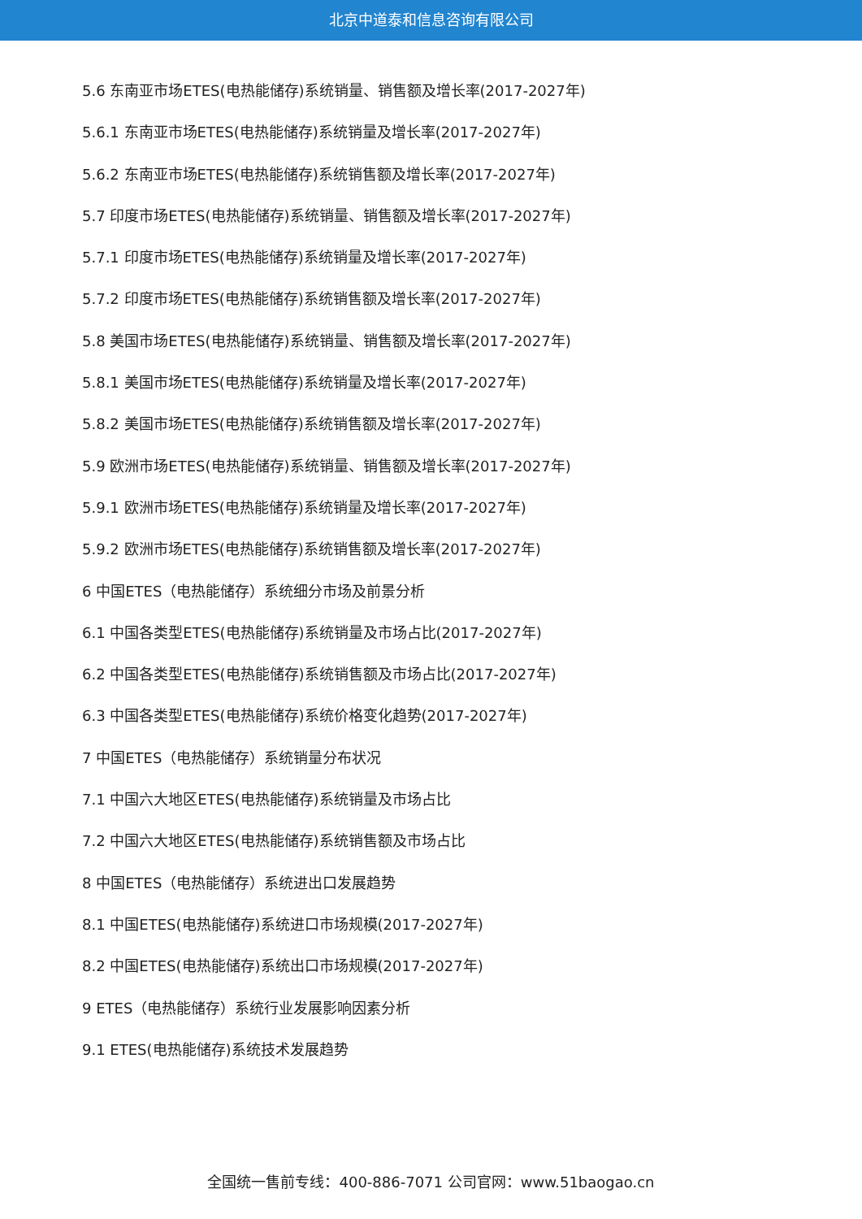北京中道泰和信息咨询有限公司
5.6 东南亚市场ETES(电热能储存)系统销量、销售额及增长率(2017-2027年)
5.6.1 东南亚市场ETES(电热能储存)系统销量及增长率(2017-2027年)
5.6.2 东南亚市场ETES(电热能储存)系统销售额及增长率(2017-2027年)
5.7 印度市场ETES(电热能储存)系统销量、销售额及增长率(2017-2027年)
5.7.1 印度市场ETES(电热能储存)系统销量及增长率(2017-2027年)
5.7.2 印度市场ETES(电热能储存)系统销售额及增长率(2017-2027年)
5.8 美国市场ETES(电热能储存)系统销量、销售额及增长率(2017-2027年)
5.8.1 美国市场ETES(电热能储存)系统销量及增长率(2017-2027年)
5.8.2 美国市场ETES(电热能储存)系统销售额及增长率(2017-2027年)
5.9 欧洲市场ETES(电热能储存)系统销量、销售额及增长率(2017-2027年)
5.9.1 欧洲市场ETES(电热能储存)系统销量及增长率(2017-2027年)
5.9.2 欧洲市场ETES(电热能储存)系统销售额及增长率(2017-2027年)
6 中国ETES（电热能储存）系统细分市场及前景分析
6.1 中国各类型ETES(电热能储存)系统销量及市场占比(2017-2027年)
6.2 中国各类型ETES(电热能储存)系统销售额及市场占比(2017-2027年)
6.3 中国各类型ETES(电热能储存)系统价格变化趋势(2017-2027年)
7 中国ETES（电热能储存）系统销量分布状况
7.1 中国六大地区ETES(电热能储存)系统销量及市场占比
7.2 中国六大地区ETES(电热能储存)系统销售额及市场占比
8 中国ETES（电热能储存）系统进出口发展趋势
8.1 中国ETES(电热能储存)系统进口市场规模(2017-2027年)
8.2 中国ETES(电热能储存)系统出口市场规模(2017-2027年)
9 ETES（电热能储存）系统行业发展影响因素分析
9.1 ETES(电热能储存)系统技术发展趋势
全国统一售前专线：400-886-7071 公司官网：www.51baogao.cn